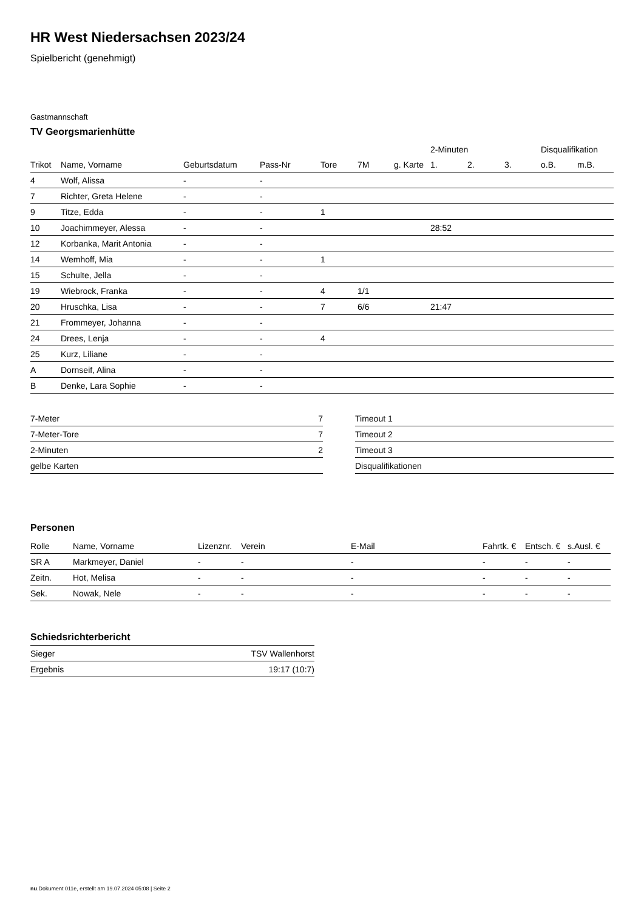HR West Niedersachsen 2023/24
Spielbericht (genehmigt)
Gastmannschaft
TV Georgsmarienhütte
| | | | | | | | 2-Minuten | | | Disqualifikation | |
| --- | --- | --- | --- | --- | --- | --- | --- | --- | --- | --- | --- |
| Trikot | Name, Vorname | Geburtsdatum | Pass-Nr | Tore | 7M | g. Karte | 1. | 2. | 3. | o.B. | m.B. |
| 4 | Wolf, Alissa | - | - | | | | | | | | |
| 7 | Richter, Greta Helene | - | - | | | | | | | | |
| 9 | Titze, Edda | - | - | 1 | | | | | | | |
| 10 | Joachimmeyer, Alessa | - | - | | | | 28:52 | | | | |
| 12 | Korbanka, Marit Antonia | - | - | | | | | | | | |
| 14 | Wemhoff, Mia | - | - | 1 | | | | | | | |
| 15 | Schulte, Jella | - | - | | | | | | | | |
| 19 | Wiebrock, Franka | - | - | 4 | 1/1 | | | | | | |
| 20 | Hruschka, Lisa | - | - | 7 | 6/6 | | 21:47 | | | | |
| 21 | Frommeyer, Johanna | - | - | | | | | | | | |
| 24 | Drees, Lenja | - | - | 4 | | | | | | | |
| 25 | Kurz, Liliane | - | - | | | | | | | | |
| A | Dornseif, Alina | - | - | | | | | | | | |
| B | Denke, Lara Sophie | - | - | | | | | | | | |
| 7-Meter | 7 |
| 7-Meter-Tore | 7 |
| 2-Minuten | 2 |
| gelbe Karten | |
| Timeout 1 |
| Timeout 2 |
| Timeout 3 |
| Disqualifikationen |
Personen
| Rolle | Name, Vorname | Lizenznr. | Verein | E-Mail | Fahrtk. € | Entsch. € | s.Ausl. € |
| --- | --- | --- | --- | --- | --- | --- | --- |
| SR A | Markmeyer, Daniel | - | - | - | - | - | - |
| Zeitn. | Hot, Melisa | - | - | - | - | - | - |
| Sek. | Nowak, Nele | - | - | - | - | - | - |
Schiedsrichterbericht
| Sieger | TSV Wallenhorst |
| Ergebnis | 19:17 (10:7) |
nu.Dokument 011e, erstellt am 19.07.2024 05:08 | Seite 2